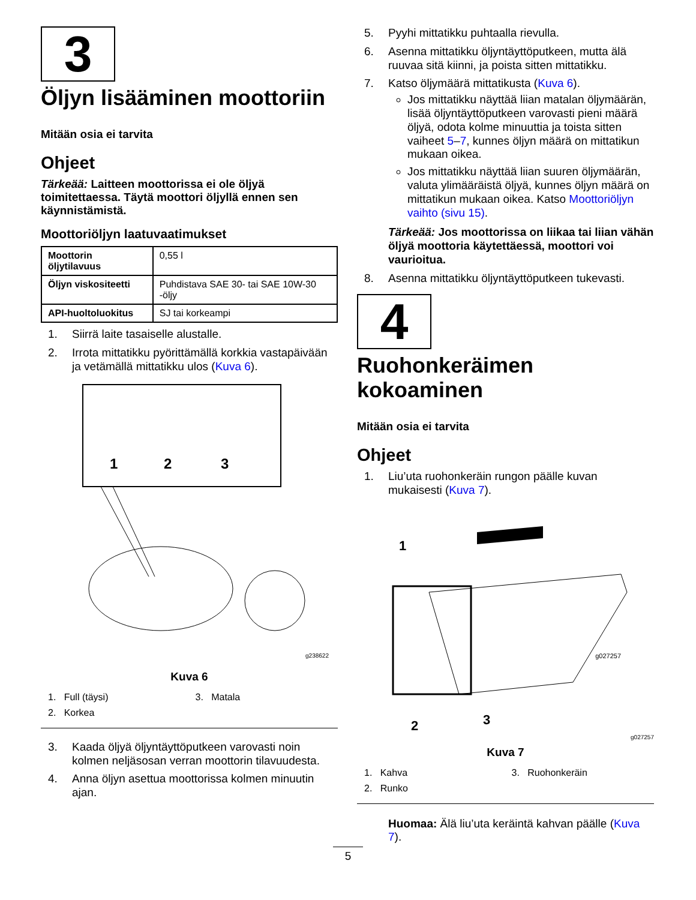3
Öljyn lisääminen moottoriin
Mitään osia ei tarvita
Ohjeet
Tärkeää: Laitteen moottorissa ei ole öljyä toimitettaessa. Täytä moottori öljyllä ennen sen käynnistämistä.
Moottoriöljyn laatuvaatimukset
| Moottorin öljytilavuus | 0,55 l |
| Öljyn viskositeetti | Puhdistava SAE 30- tai SAE 10W-30 -öljy |
| API-huoltoluokitus | SJ tai korkeampi |
1. Siirrä laite tasaiselle alustalle.
2. Irrota mittatikku pyörittämällä korkkia vastapäivään ja vetämällä mittatikku ulos (Kuva 6).
1
2
3
g238622
Kuva 6
1. Full (täysi) 3. Matala 2. Korkea
3. Kaada öljyä öljyntäyttöputkeen varovasti noin kolmen neljäsosan verran moottorin tilavuudesta.
4. Anna öljyn asettua moottorissa kolmen minuutin ajan.
5. Pyyhi mittatikku puhtaalla rievulla.
6. Asenna mittatikku öljyntäyttöputkeen, mutta älä ruuvaa sitä kiinni, ja poista sitten mittatikku.
7. Katso öljymäärä mittatikusta (Kuva 6).
Jos mittatikku näyttää liian matalan öljymäärän, lisää öljyntäyttöputkeen varovasti pieni määrä öljyä, odota kolme minuuttia ja toista sitten vaiheet 5–7, kunnes öljyn määrä on mittatikun mukaan oikea.
Jos mittatikku näyttää liian suuren öljymäärän, valuta ylimääräistä öljyä, kunnes öljyn määrä on mittatikun mukaan oikea. Katso Moottoriöljyn vaihto (sivu 15).
Tärkeää: Jos moottorissa on liikaa tai liian vähän öljyä moottoria käytettäessä, moottori voi vaurioitua.
8. Asenna mittatikku öljyntäyttöputkeen tukevasti.
4
Ruohonkeräimen kokoaminen
Mitään osia ei tarvita
Ohjeet
1. Liu’uta ruohonkeräin rungon päälle kuvan mukaisesti (Kuva 7).
1
2
3
g027257
g027257
Kuva 7
1. Kahva 3. Ruohonkeräin 2. Runko
Huomaa: Älä liu’uta keräintä kahvan päälle (Kuva 7).
5